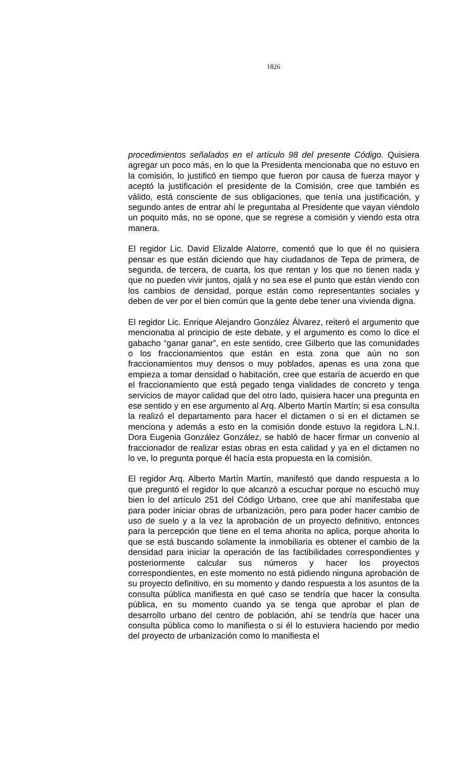1826
procedimientos señalados en el artículo 98 del presente Código. Quisiera agregar un poco más, en lo que la Presidenta mencionaba que no estuvo en la comisión, lo justificó en tiempo que fueron por causa de fuerza mayor y aceptó la justificación el presidente de la Comisión, cree que también es válido, está consciente de sus obligaciones, que tenía una justificación, y segundo antes de entrar ahí le preguntaba al Presidente que vayan viéndolo un poquito más, no se opone, que se regrese a comisión y viendo esta otra manera.
El regidor Lic. David Elizalde Alatorre, comentó que lo que él no quisiera pensar es que están diciendo que hay ciudadanos de Tepa de primera, de segunda, de tercera, de cuarta, los que rentan y los que no tienen nada y que no pueden vivir juntos, ojalá y no sea ese el punto que están viendo con los cambios de densidad, porque están como representantes sociales y deben de ver por el bien común que la gente debe tener una vivienda digna.
El regidor Lic. Enrique Alejandro González Álvarez, reiteró el argumento que mencionaba al principio de este debate, y el argumento es como lo dice el gabacho “ganar ganar”, en este sentido, cree Gilberto que las comunidades o los fraccionamientos que están en esta zona que aún no son fraccionamientos muy densos o muy poblados, apenas es una zona que empieza a tomar densidad o habitación, cree que estaría de acuerdo en que el fraccionamiento que está pegado tenga vialidades de concreto y tenga servicios de mayor calidad que del otro lado, quisiera hacer una pregunta en ese sentido y en ese argumento al Arq. Alberto Martín Martín; si esa consulta la realizó el departamento para hacer el dictamen o si en el dictamen se menciona y además a esto en la comisión donde estuvo la regidora L.N.I. Dora Eugenia González González, se habló de hacer firmar un convenio al fraccionador de realizar estas obras en esta calidad y ya en el dictamen no lo ve, lo pregunta porque él hacía esta propuesta en la comisión.
El regidor Arq. Alberto Martín Martín, manifestó que dando respuesta a lo que preguntó el regidor lo que alcanzó a escuchar porque no escuchó muy bien lo del artículo 251 del Código Urbano, cree que ahí manifestaba que para poder iniciar obras de urbanización, pero para poder hacer cambio de uso de suelo y a la vez la aprobación de un proyecto definitivo, entonces para la percepción que tiene en el tema ahorita no aplica, porque ahorita lo que se está buscando solamente la inmobiliaria es obtener el cambio de la densidad para iniciar la operación de las factibilidades correspondientes y posteriormente calcular sus números y hacer los proyectos correspondientes, en este momento no está pidiendo ninguna aprobación de su proyecto definitivo, en su momento y dando respuesta a los asuntos de la consulta pública manifiesta en qué caso se tendría que hacer la consulta pública, en su momento cuando ya se tenga que aprobar el plan de desarrollo urbano del centro de población, ahí se tendría que hacer una consulta pública como lo manifiesta o si él lo estuviera haciendo por medio del proyecto de urbanización como lo manifiesta el